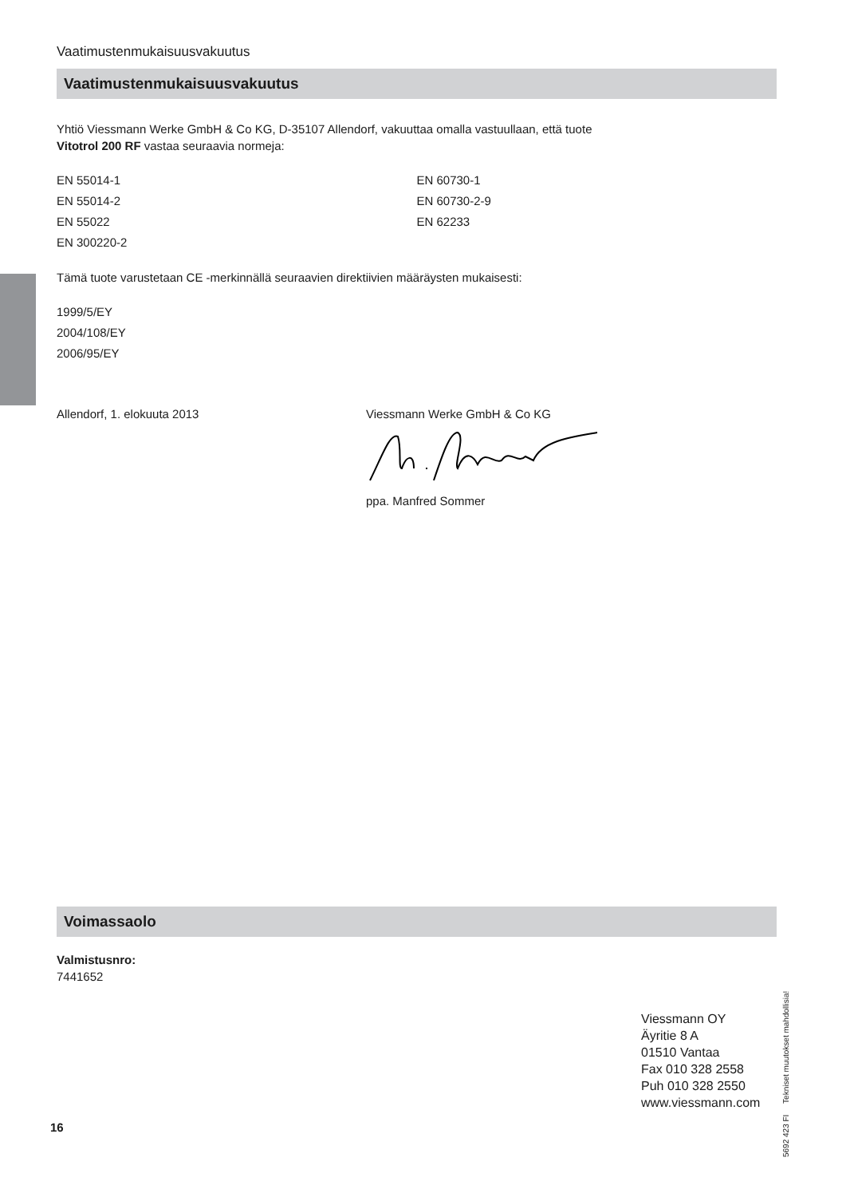Vaatimustenmukaisuusvakuutus
Vaatimustenmukaisuusvakuutus
Yhtiö Viessmann Werke GmbH & Co KG, D-35107 Allendorf, vakuuttaa omalla vastuullaan, että tuote
Vitotrol 200 RF vastaa seuraavia normeja:
EN 55014-1
EN 55014-2
EN 55022
EN 300220-2
EN 60730-1
EN 60730-2-9
EN 62233
Tämä tuote varustetaan CE -merkinnällä seuraavien direktiivien määräysten mukaisesti:
1999/5/EY
2004/108/EY
2006/95/EY
Allendorf, 1. elokuuta 2013 Viessmann Werke GmbH & Co KG
ppa. Manfred Sommer
Voimassaolo
Valmistusnro:
7441652
Viessmann OY
Äyritie 8 A
01510 Vantaa
Fax 010 328 2558
Puh 010 328 2550
www.viessmann.com
16
5692 423 FI Tekniset muutokset mahdollisia!